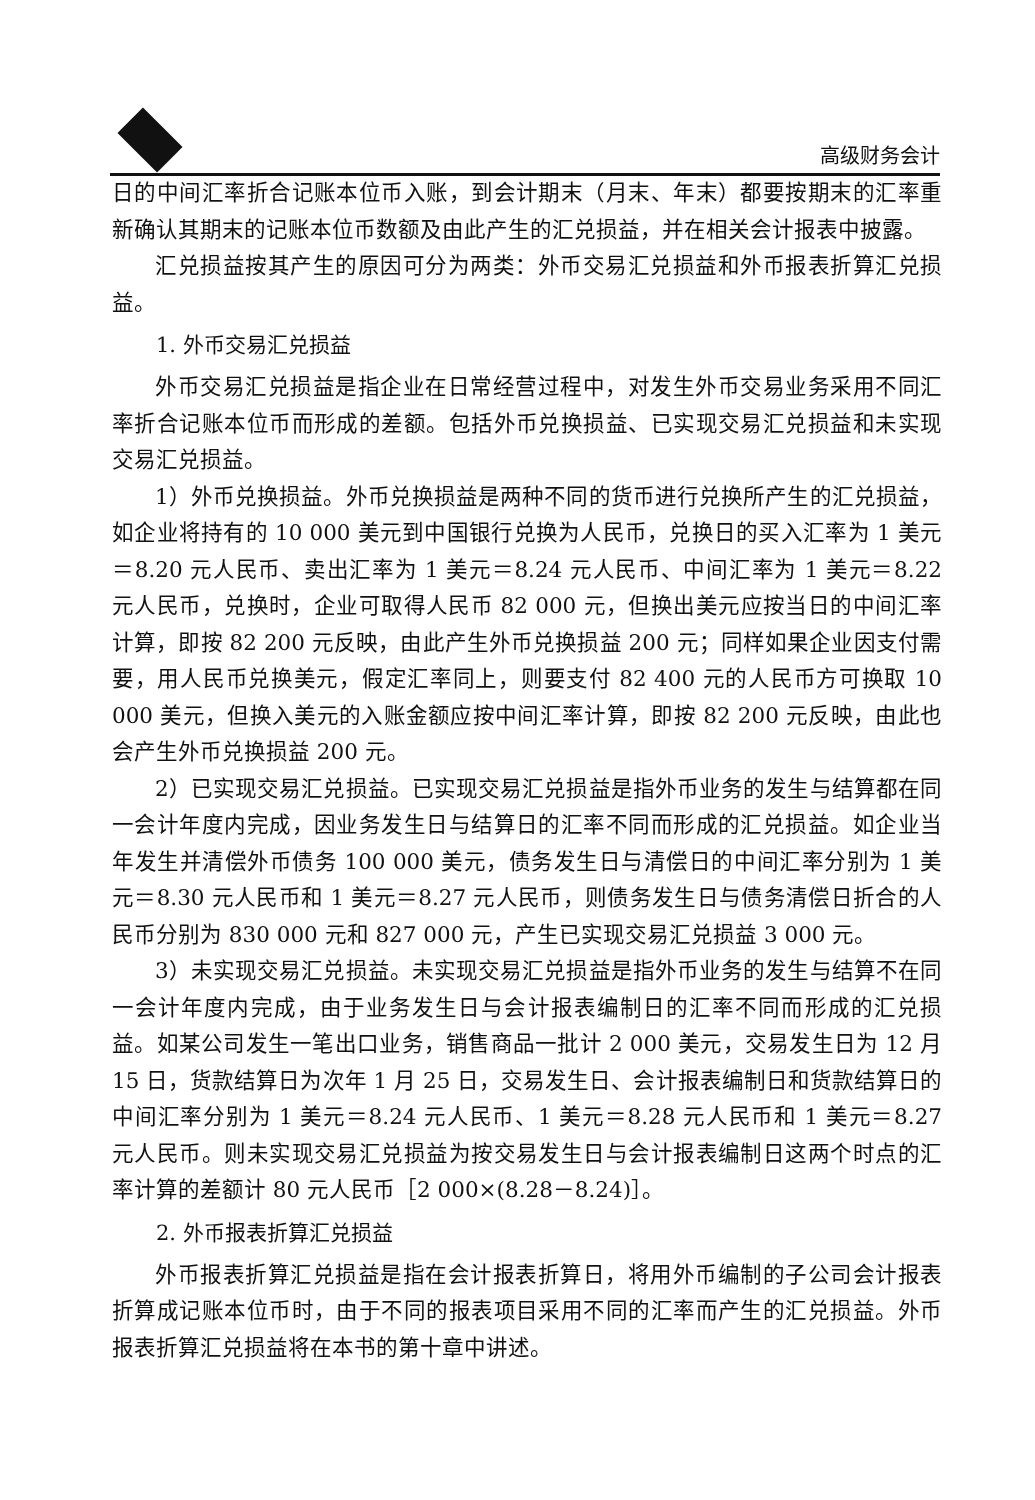高级财务会计
日的中间汇率折合记账本位币入账，到会计期末（月末、年末）都要按期末的汇率重新确认其期末的记账本位币数额及由此产生的汇兑损益，并在相关会计报表中披露。
汇兑损益按其产生的原因可分为两类：外币交易汇兑损益和外币报表折算汇兑损益。
1. 外币交易汇兑损益
外币交易汇兑损益是指企业在日常经营过程中，对发生外币交易业务采用不同汇率折合记账本位币而形成的差额。包括外币兑换损益、已实现交易汇兑损益和未实现交易汇兑损益。
1）外币兑换损益。外币兑换损益是两种不同的货币进行兑换所产生的汇兑损益，如企业将持有的 10 000 美元到中国银行兑换为人民币，兑换日的买入汇率为 1 美元＝8.20 元人民币、卖出汇率为 1 美元＝8.24 元人民币、中间汇率为 1 美元＝8.22 元人民币，兑换时，企业可取得人民币 82 000 元，但换出美元应按当日的中间汇率计算，即按 82 200 元反映，由此产生外币兑换损益 200 元；同样如果企业因支付需要，用人民币兑换美元，假定汇率同上，则要支付 82 400 元的人民币方可换取 10 000 美元，但换入美元的入账金额应按中间汇率计算，即按 82 200 元反映，由此也会产生外币兑换损益 200 元。
2）已实现交易汇兑损益。已实现交易汇兑损益是指外币业务的发生与结算都在同一会计年度内完成，因业务发生日与结算日的汇率不同而形成的汇兑损益。如企业当年发生并清偿外币债务 100 000 美元，债务发生日与清偿日的中间汇率分别为 1 美元＝8.30 元人民币和 1 美元＝8.27 元人民币，则债务发生日与债务清偿日折合的人民币分别为 830 000 元和 827 000 元，产生已实现交易汇兑损益 3 000 元。
3）未实现交易汇兑损益。未实现交易汇兑损益是指外币业务的发生与结算不在同一会计年度内完成，由于业务发生日与会计报表编制日的汇率不同而形成的汇兑损益。如某公司发生一笔出口业务，销售商品一批计 2 000 美元，交易发生日为 12 月 15 日，货款结算日为次年 1 月 25 日，交易发生日、会计报表编制日和货款结算日的中间汇率分别为 1 美元＝8.24 元人民币、1 美元＝8.28 元人民币和 1 美元＝8.27 元人民币。则未实现交易汇兑损益为按交易发生日与会计报表编制日这两个时点的汇率计算的差额计 80 元人民币［2 000×(8.28－8.24)］。
2. 外币报表折算汇兑损益
外币报表折算汇兑损益是指在会计报表折算日，将用外币编制的子公司会计报表折算成记账本位币时，由于不同的报表项目采用不同的汇率而产生的汇兑损益。外币报表折算汇兑损益将在本书的第十章中讲述。